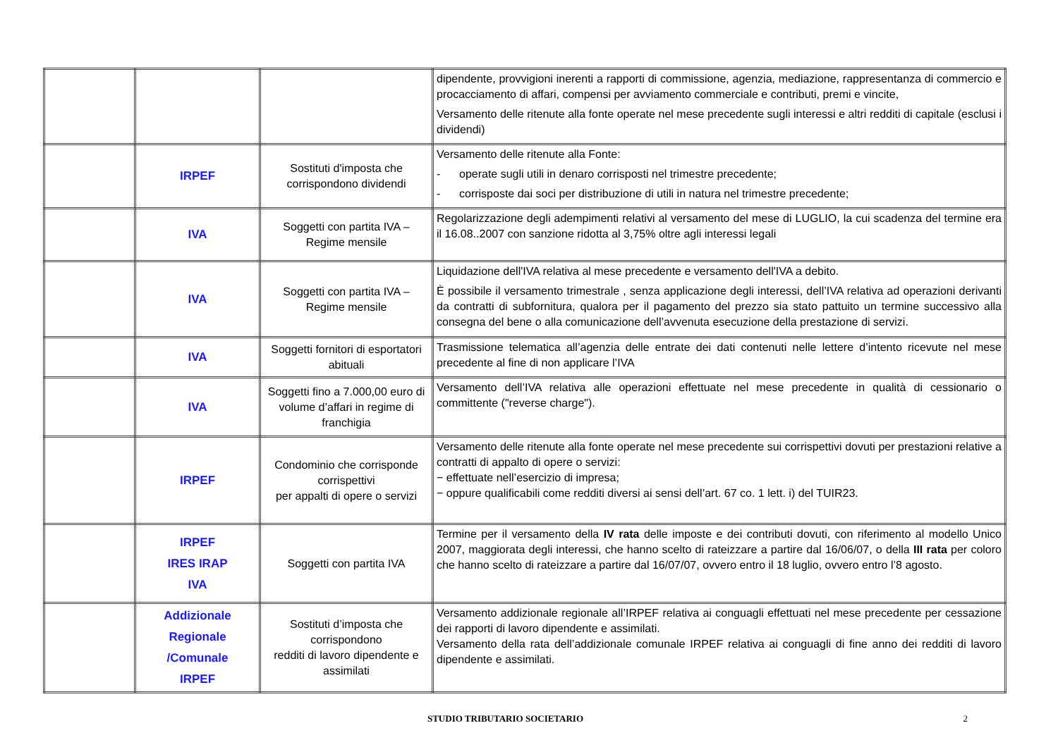| | | | dipendente, provvigioni inerenti a rapporti di commissione, agenzia, mediazione, rappresentanza di commercio e procacciamento di affari, compensi per avviamento commerciale e contributi, premi e vincite, Versamento delle ritenute alla fonte operate nel mese precedente sugli interessi e altri redditi di capitale (esclusi i dividendi) |
| | IRPEF | Sostituti d'imposta che corrispondono dividendi | Versamento delle ritenute alla Fonte: - operate sugli utili in denaro corrisposti nel trimestre precedente; - corrisposte dai soci per distribuzione di utili in natura nel trimestre precedente; |
| | IVA | Soggetti con partita IVA – Regime mensile | Regolarizzazione degli adempimenti relativi al versamento del mese di LUGLIO, la cui scadenza del termine era il 16.08..2007 con sanzione ridotta al 3,75% oltre agli interessi legali |
| | IVA | Soggetti con partita IVA – Regime mensile | Liquidazione dell'IVA relativa al mese precedente e versamento dell'IVA a debito. È possibile il versamento trimestrale , senza applicazione degli interessi, dell’IVA relativa ad operazioni derivanti da contratti di subfornitura, qualora per il pagamento del prezzo sia stato pattuito un termine successivo alla consegna del bene o alla comunicazione dell’avvenuta esecuzione della prestazione di servizi. |
| | IVA | Soggetti fornitori di esportatori abituali | Trasmissione telematica all’agenzia delle entrate dei dati contenuti nelle lettere d’intento ricevute nel mese precedente al fine di non applicare l’IVA |
| | IVA | Soggetti fino a 7.000,00 euro di volume d’affari in regime di franchigia | Versamento dell’IVA relativa alle operazioni effettuate nel mese precedente in qualità di cessionario o committente ("reverse charge"). |
| | IRPEF | Condominio che corrisponde corrispettivi per appalti di opere o servizi | Versamento delle ritenute alla fonte operate nel mese precedente sui corrispettivi dovuti per prestazioni relative a contratti di appalto di opere o servizi: − effettuate nell’esercizio di impresa; − oppure qualificabili come redditi diversi ai sensi dell’art. 67 co. 1 lett. i) del TUIR23. |
| | IRPEF IRES IRAP IVA | Soggetti con partita IVA | Termine per il versamento della IV rata delle imposte e dei contributi dovuti, con riferimento al modello Unico 2007, maggiorata degli interessi, che hanno scelto di rateizzare a partire dal 16/06/07, o della III rata per coloro che hanno scelto di rateizzare a partire dal 16/07/07, ovvero entro il 18 luglio, ovvero entro l’8 agosto. |
| | Addizionale Regionale /Comunale IRPEF | Sostituti d’imposta che corrispondono redditi di lavoro dipendente e assimilati | Versamento addizionale regionale all’IRPEF relativa ai conguagli effettuati nel mese precedente per cessazione dei rapporti di lavoro dipendente e assimilati. Versamento della rata dell’addizionale comunale IRPEF relativa ai conguagli di fine anno dei redditi di lavoro dipendente e assimilati. |
STUDIO TRIBUTARIO SOCIETARIO 2